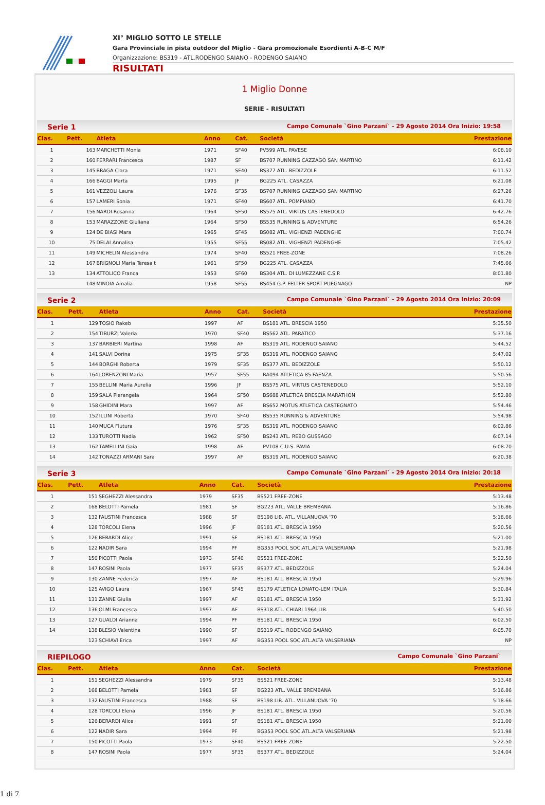XI° MIGLIO SOTTO LE STELLE
Gara Provinciale in pista outdoor del Miglio - Gara promozionale Esordienti A-B-C M/F
Organizzazione: BS319 - ATL.RODENGO SAIANO - RODENGO SAIANO
RISULTATI
1 Miglio Donne
SERIE - RISULTATI
Serie 1 Campo Comunale `Gino Parzani` - 29 Agosto 2014 Ora Inizio: 19:58
| Clas. | Pett. | Atleta | Anno | Cat. | Società | Prestazione |
| --- | --- | --- | --- | --- | --- | --- |
| 1 | 163 | MARCHETTI Monia | 1971 | SF40 | PV599 ATL. PAVESE | 6:08.10 |
| 2 | 160 | FERRARI Francesca | 1987 | SF | BS707 RUNNING CAZZAGO SAN MARTINO | 6:11.42 |
| 3 | 145 | BRAGA Clara | 1971 | SF40 | BS377 ATL. BEDIZZOLE | 6:11.52 |
| 4 | 166 | BAGGI Marta | 1995 | JF | BG225 ATL. CASAZZA | 6:21.08 |
| 5 | 161 | VEZZOLI Laura | 1976 | SF35 | BS707 RUNNING CAZZAGO SAN MARTINO | 6:27.26 |
| 6 | 157 | LAMERI Sonia | 1971 | SF40 | BS607 ATL. POMPIANO | 6:41.70 |
| 7 | 156 | NARDI Rosanna | 1964 | SF50 | BS575 ATL. VIRTUS CASTENEDOLO | 6:42.76 |
| 8 | 153 | MARAZZONE Giuliana | 1964 | SF50 | BS535 RUNNING & ADVENTURE | 6:54.26 |
| 9 | 124 | DE BIASI Mara | 1965 | SF45 | BS082 ATL. VIGHENZI PADENGHE | 7:00.74 |
| 10 | 75 | DELAI Annalisa | 1955 | SF55 | BS082 ATL. VIGHENZI PADENGHE | 7:05.42 |
| 11 | 149 | MICHELIN Alessandra | 1974 | SF40 | BS521 FREE-ZONE | 7:08.26 |
| 12 | 167 | BRIGNOLI Maria Teresa t | 1961 | SF50 | BG225 ATL. CASAZZA | 7:45.66 |
| 13 | 134 | ATTOLICO Franca | 1953 | SF60 | BS304 ATL. DI LUMEZZANE C.S.P. | 8:01.80 |
| | 148 | MINOIA Amalia | 1958 | SF55 | BS454 G.P. FELTER SPORT PUEGNAGO | NP |
Serie 2 Campo Comunale `Gino Parzani` - 29 Agosto 2014 Ora Inizio: 20:09
| Clas. | Pett. | Atleta | Anno | Cat. | Società | Prestazione |
| --- | --- | --- | --- | --- | --- | --- |
| 1 | 129 | TOSIO Rakeb | 1997 | AF | BS181 ATL. BRESCIA 1950 | 5:35.50 |
| 2 | 154 | TIBURZI Valeria | 1970 | SF40 | BS562 ATL. PARATICO | 5:37.16 |
| 3 | 137 | BARBIERI Martina | 1998 | AF | BS319 ATL. RODENGO SAIANO | 5:44.52 |
| 4 | 141 | SALVI Dorina | 1975 | SF35 | BS319 ATL. RODENGO SAIANO | 5:47.02 |
| 5 | 144 | BORGHI Roberta | 1979 | SF35 | BS377 ATL. BEDIZZOLE | 5:50.12 |
| 6 | 164 | LORENZONI Maria | 1957 | SF55 | RA094 ATLETICA 85 FAENZA | 5:50.56 |
| 7 | 155 | BELLINI Maria Aurelia | 1996 | JF | BS575 ATL. VIRTUS CASTENEDOLO | 5:52.10 |
| 8 | 159 | SALA Pierangela | 1964 | SF50 | BS688 ATLETICA BRESCIA MARATHON | 5:52.80 |
| 9 | 158 | GHIDINI Mara | 1997 | AF | BS652 MOTUS ATLETICA CASTEGNATO | 5:54.46 |
| 10 | 152 | ILLINI Roberta | 1970 | SF40 | BS535 RUNNING & ADVENTURE | 5:54.98 |
| 11 | 140 | MUCA Flutura | 1976 | SF35 | BS319 ATL. RODENGO SAIANO | 6:02.86 |
| 12 | 133 | TUROTTI Nadia | 1962 | SF50 | BS243 ATL. REBO GUSSAGO | 6:07.14 |
| 13 | 162 | TAMELLINI Gaia | 1998 | AF | PV108 C.U.S. PAVIA | 6:08.70 |
| 14 | 142 | TONAZZI ARMANI Sara | 1997 | AF | BS319 ATL. RODENGO SAIANO | 6:20.38 |
Serie 3 Campo Comunale `Gino Parzani` - 29 Agosto 2014 Ora Inizio: 20:18
| Clas. | Pett. | Atleta | Anno | Cat. | Società | Prestazione |
| --- | --- | --- | --- | --- | --- | --- |
| 1 | 151 | SEGHEZZI Alessandra | 1979 | SF35 | BS521 FREE-ZONE | 5:13.48 |
| 2 | 168 | BELOTTI Pamela | 1981 | SF | BG223 ATL. VALLE BREMBANA | 5:16.86 |
| 3 | 132 | FAUSTINI Francesca | 1988 | SF | BS198 LIB. ATL. VILLANUOVA '70 | 5:18.66 |
| 4 | 128 | TORCOLI Elena | 1996 | JF | BS181 ATL. BRESCIA 1950 | 5:20.56 |
| 5 | 126 | BERARDI Alice | 1991 | SF | BS181 ATL. BRESCIA 1950 | 5:21.00 |
| 6 | 122 | NADIR Sara | 1994 | PF | BG353 POOL SOC.ATL.ALTA VALSERIANA | 5:21.98 |
| 7 | 150 | PICOTTI Paola | 1973 | SF40 | BS521 FREE-ZONE | 5:22.50 |
| 8 | 147 | ROSINI Paola | 1977 | SF35 | BS377 ATL. BEDIZZOLE | 5:24.04 |
| 9 | 130 | ZANNE Federica | 1997 | AF | BS181 ATL. BRESCIA 1950 | 5:29.96 |
| 10 | 125 | AVIGO Laura | 1967 | SF45 | BS179 ATLETICA LONATO-LEM ITALIA | 5:30.84 |
| 11 | 131 | ZANNE Giulia | 1997 | AF | BS181 ATL. BRESCIA 1950 | 5:31.92 |
| 12 | 136 | OLMI Francesca | 1997 | AF | BS318 ATL. CHIARI 1964 LIB. | 5:40.50 |
| 13 | 127 | GUALDI Arianna | 1994 | PF | BS181 ATL. BRESCIA 1950 | 6:02.50 |
| 14 | 138 | BLESIO Valentina | 1990 | SF | BS319 ATL. RODENGO SAIANO | 6:05.70 |
| | 123 | SCHIAVI Erica | 1997 | AF | BG353 POOL SOC.ATL.ALTA VALSERIANA | NP |
RIEPILOGO Campo Comunale `Gino Parzani`
| Clas. | Pett. | Atleta | Anno | Cat. | Società | Prestazione |
| --- | --- | --- | --- | --- | --- | --- |
| 1 | 151 | SEGHEZZI Alessandra | 1979 | SF35 | BS521 FREE-ZONE | 5:13.48 |
| 2 | 168 | BELOTTI Pamela | 1981 | SF | BG223 ATL. VALLE BREMBANA | 5:16.86 |
| 3 | 132 | FAUSTINI Francesca | 1988 | SF | BS198 LIB. ATL. VILLANUOVA '70 | 5:18.66 |
| 4 | 128 | TORCOLI Elena | 1996 | JF | BS181 ATL. BRESCIA 1950 | 5:20.56 |
| 5 | 126 | BERARDI Alice | 1991 | SF | BS181 ATL. BRESCIA 1950 | 5:21.00 |
| 6 | 122 | NADIR Sara | 1994 | PF | BG353 POOL SOC.ATL.ALTA VALSERIANA | 5:21.98 |
| 7 | 150 | PICOTTI Paola | 1973 | SF40 | BS521 FREE-ZONE | 5:22.50 |
| 8 | 147 | ROSINI Paola | 1977 | SF35 | BS377 ATL. BEDIZZOLE | 5:24.04 |
1 di 7